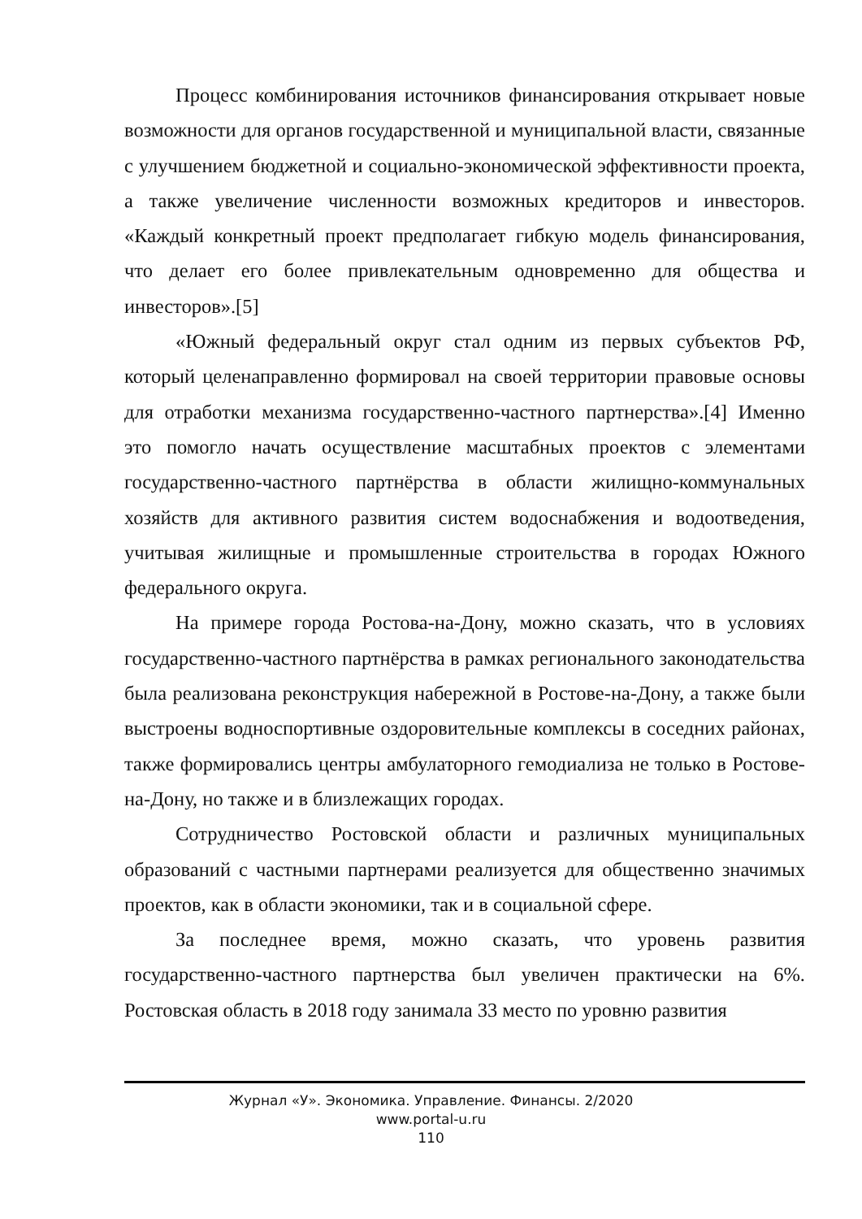Процесс комбинирования источников финансирования открывает новые возможности для органов государственной и муниципальной власти, связанные с улучшением бюджетной и социально-экономической эффективности проекта, а также увеличение численности возможных кредиторов и инвесторов. «Каждый конкретный проект предполагает гибкую модель финансирования, что делает его более привлекательным одновременно для общества и инвесторов».[5]
«Южный федеральный округ стал одним из первых субъектов РФ, который целенаправленно формировал на своей территории правовые основы для отработки механизма государственно-частного партнерства».[4] Именно это помогло начать осуществление масштабных проектов с элементами государственно-частного партнёрства в области жилищно-коммунальных хозяйств для активного развития систем водоснабжения и водоотведения, учитывая жилищные и промышленные строительства в городах Южного федерального округа.
На примере города Ростова-на-Дону, можно сказать, что в условиях государственно-частного партнёрства в рамках регионального законодательства была реализована реконструкция набережной в Ростове-на-Дону, а также были выстроены водноспортивные оздоровительные комплексы в соседних районах, также формировались центры амбулаторного гемодиализа не только в Ростове-на-Дону, но также и в близлежащих городах.
Сотрудничество Ростовской области и различных муниципальных образований с частными партнерами реализуется для общественно значимых проектов, как в области экономики, так и в социальной сфере.
За последнее время, можно сказать, что уровень развития государственно-частного партнерства был увеличен практически на 6%. Ростовская область в 2018 году занимала 33 место по уровню развития
Журнал «У». Экономика. Управление. Финансы. 2/2020
www.portal-u.ru
110